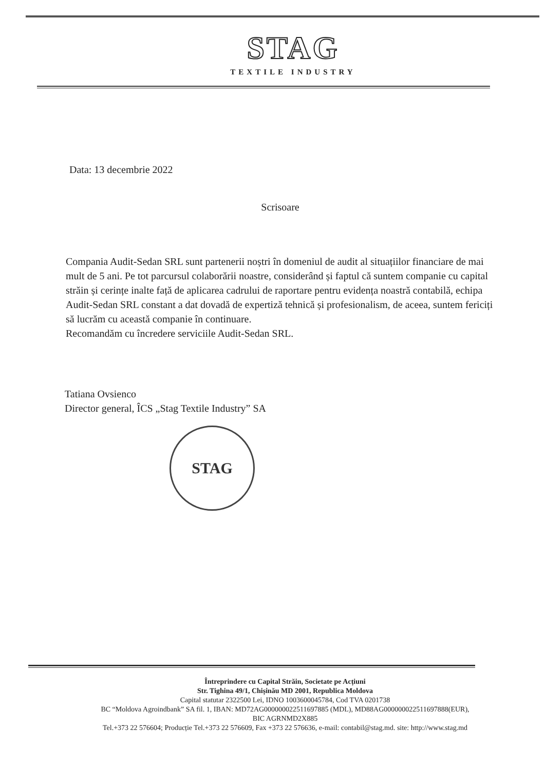STAG
TEXTILE INDUSTRY
Data: 13 decembrie 2022
Scrisoare
Compania Audit-Sedan SRL sunt partenerii noștri în domeniul de audit al situațiilor financiare de mai mult de 5 ani. Pe tot parcursul colaborării noastre, considerând și faptul că suntem companie cu capital străin și cerințe inalte față de aplicarea cadrului de raportare pentru evidența noastră contabilă, echipa Audit-Sedan SRL constant a dat dovadă de expertiză tehnică și profesionalism, de aceea, suntem fericiți să lucrăm cu această companie în continuare.
Recomandăm cu încredere serviciile Audit-Sedan SRL.
Tatiana Ovsienco
Director general, ÎCS „Stag Textile Industry” SA
STAG
Întreprindere cu Capital Străin, Societate pe Acțiuni
Str. Tighina 49/1, Chișinău MD 2001, Republica Moldova
Capital statutar 2322500 Lei, IDNO 1003600045784, Cod TVA 0201738
BC “Moldova Agroindbank” SA fil. 1, IBAN: MD72AG000000022511697885 (MDL), MD88AG000000022511697888(EUR),
BIC AGRNMD2X885
Tel.+373 22 576604; Producție Tel.+373 22 576609, Fax +373 22 576636, e-mail: contabil@stag.md. site: http://www.stag.md